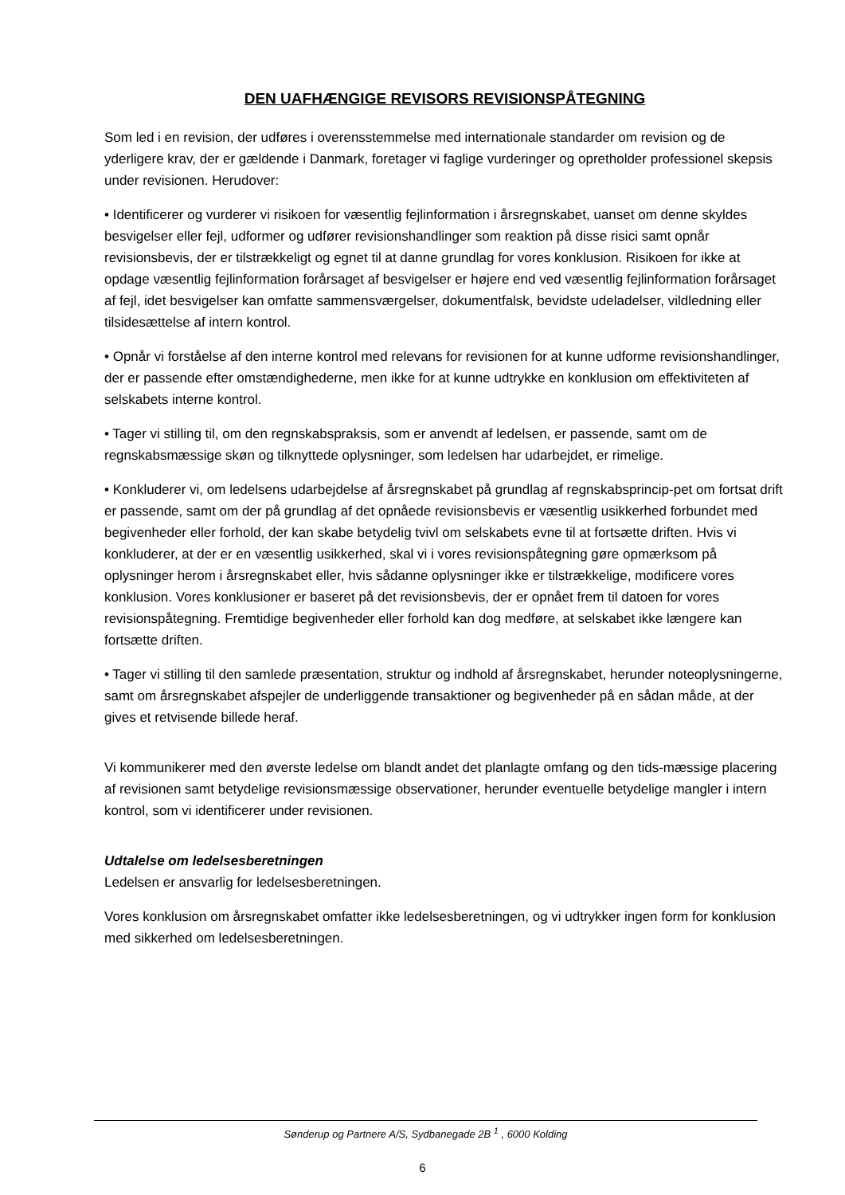DEN UAFHÆNGIGE REVISORS REVISIONSPÅTEGNING
Som led i en revision, der udføres i overensstemmelse med internationale standarder om revision og de yderligere krav, der er gældende i Danmark, foretager vi faglige vurderinger og opretholder professionel skepsis under revisionen. Herudover:
• Identificerer og vurderer vi risikoen for væsentlig fejlinformation i årsregnskabet, uanset om denne skyldes besvigelser eller fejl, udformer og udfører revisionshandlinger som reaktion på disse risici samt opnår revisionsbevis, der er tilstrækkeligt og egnet til at danne grundlag for vores konklusion. Risikoen for ikke at opdage væsentlig fejlinformation forårsaget af besvigelser er højere end ved væsentlig fejlinformation forårsaget af fejl, idet besvigelser kan omfatte sammensværgelser, dokumentfalsk, bevidste udeladelser, vildledning eller tilsidesættelse af intern kontrol.
• Opnår vi forståelse af den interne kontrol med relevans for revisionen for at kunne udforme revisionshandlinger, der er passende efter omstændighederne, men ikke for at kunne udtrykke en konklusion om effektiviteten af selskabets interne kontrol.
• Tager vi stilling til, om den regnskabspraksis, som er anvendt af ledelsen, er passende, samt om de regnskabsmæssige skøn og tilknyttede oplysninger, som ledelsen har udarbejdet, er rimelige.
• Konkluderer vi, om ledelsens udarbejdelse af årsregnskabet på grundlag af regnskabsprincip-pet om fortsat drift er passende, samt om der på grundlag af det opnåede revisionsbevis er væsentlig usikkerhed forbundet med begivenheder eller forhold, der kan skabe betydelig tvivl om selskabets evne til at fortsætte driften. Hvis vi konkluderer, at der er en væsentlig usikkerhed, skal vi i vores revisionspåtegning gøre opmærksom på oplysninger herom i årsregnskabet eller, hvis sådanne oplysninger ikke er tilstrækkelige, modificere vores konklusion. Vores konklusioner er baseret på det revisionsbevis, der er opnået frem til datoen for vores revisionspåtegning. Fremtidige begivenheder eller forhold kan dog medføre, at selskabet ikke længere kan fortsætte driften.
• Tager vi stilling til den samlede præsentation, struktur og indhold af årsregnskabet, herunder noteoplysningerne, samt om årsregnskabet afspejler de underliggende transaktioner og begivenheder på en sådan måde, at der gives et retvisende billede heraf.
Vi kommunikerer med den øverste ledelse om blandt andet det planlagte omfang og den tids-mæssige placering af revisionen samt betydelige revisionsmæssige observationer, herunder eventuelle betydelige mangler i intern kontrol, som vi identificerer under revisionen.
Udtalelse om ledelsesberetningen
Ledelsen er ansvarlig for ledelsesberetningen.
Vores konklusion om årsregnskabet omfatter ikke ledelsesberetningen, og vi udtrykker ingen form for konklusion med sikkerhed om ledelsesberetningen.
Sønderup og Partnere A/S, Sydbanegade 2B <sup>1</sup> , 6000 Kolding
6